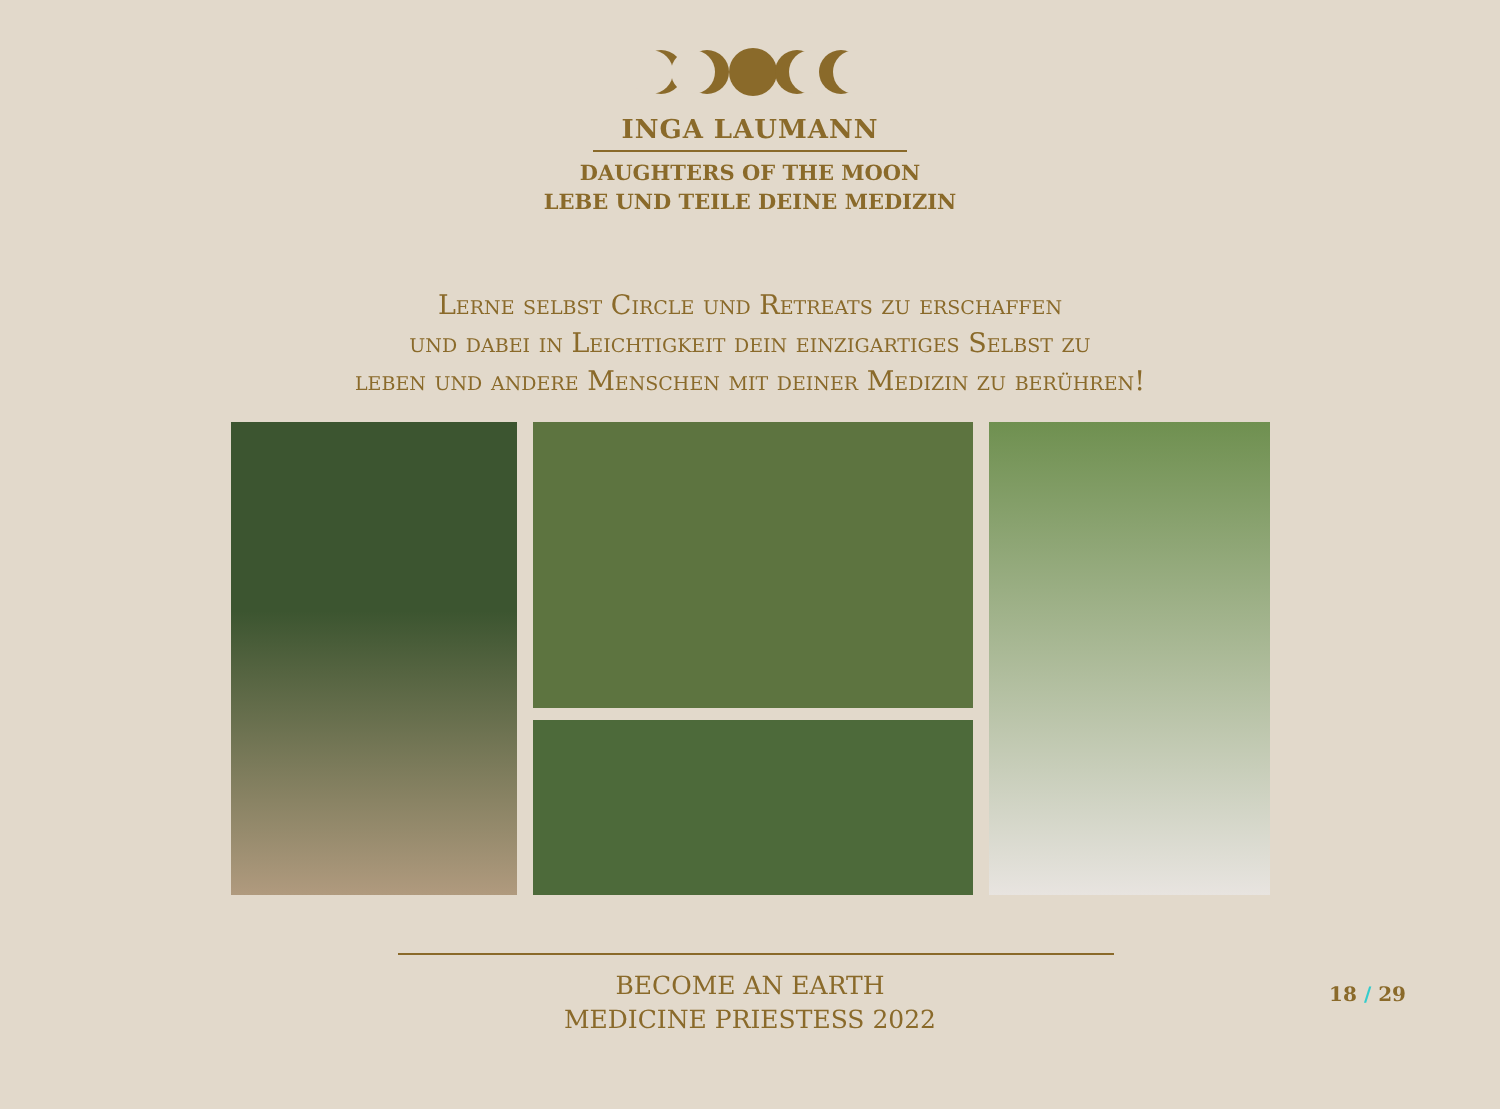INGA LAUMANN
DAUGHTERS OF THE MOON
LEBE UND TEILE DEINE MEDIZIN
Lerne selbst Circle und Retreats zu erschaffen
und dabei in Leichtigkeit dein einzigartiges Selbst zu
leben und andere Menschen mit deiner Medizin zu berühren!
BECOME AN EARTH
MEDICINE PRIESTESS 2022
18 / 29